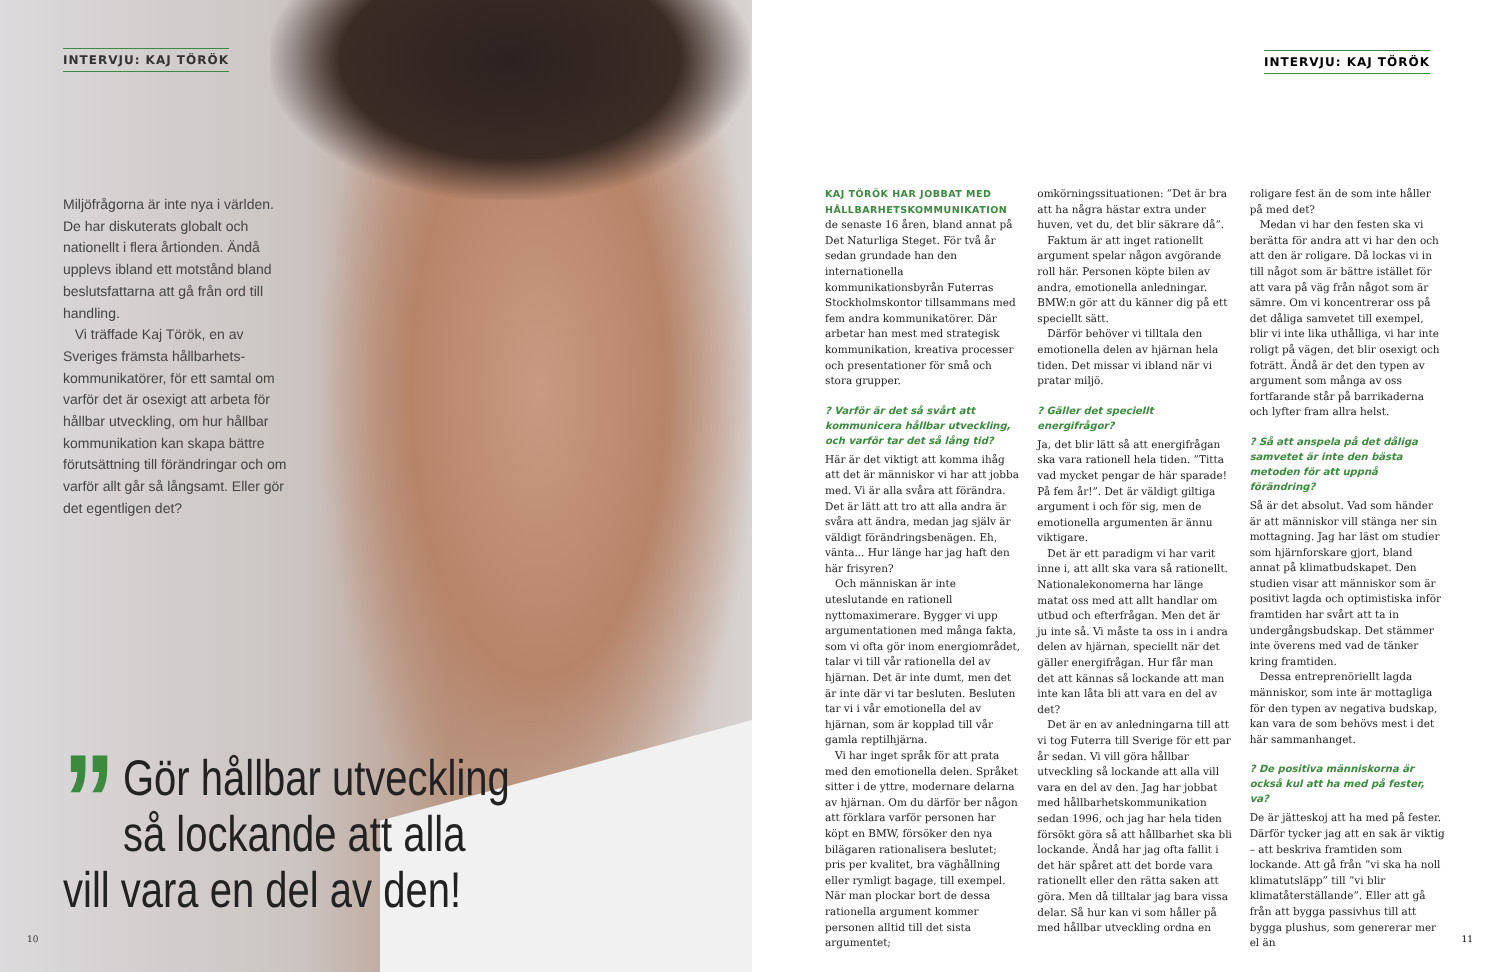INTERVJU: KAJ TÖRÖK
Miljöfrågorna är inte nya i världen. De har diskuterats globalt och nationellt i flera årtionden. Ändå upplevs ibland ett motstånd bland beslutsfattarna att gå från ord till handling.
Vi träffade Kaj Török, en av Sveriges främsta hållbarhets-kommunikatörer, för ett samtal om varför det är osexigt att arbeta för hållbar utveckling, om hur hållbar kommunikation kan skapa bättre förutsättning till förändringar och om varför allt går så långsamt. Eller gör det egentligen det?
” Gör hållbar utveckling så lockande att alla vill vara en del av den!
10
INTERVJU: KAJ TÖRÖK
KAJ TÖRÖK HAR JOBBAT MED HÅLLBARHETSKOMMUNIKATION de senaste 16 åren, bland annat på Det Naturliga Steget. För två år sedan grundade han den internationella kommunikationsbyrån Futerras Stockholmskontor tillsammans med fem andra kommunikatörer. Där arbetar han mest med strategisk kommunikation, kreativa processer och presentationer för små och stora grupper.
? Varför är det så svårt att kommunicera hållbar utveckling, och varför tar det så lång tid?
Här är det viktigt att komma ihåg att det är människor vi har att jobba med. Vi är alla svåra att förändra. Det är lätt att tro att alla andra är svåra att ändra, medan jag själv är väldigt förändringsbenägen. Eh, vänta... Hur länge har jag haft den här frisyren?
Och människan är inte uteslutande en rationell nyttomaximerare. Bygger vi upp argumentationen med många fakta, som vi ofta gör inom energiområdet, talar vi till vår rationella del av hjärnan. Det är inte dumt, men det är inte där vi tar besluten. Besluten tar vi i vår emotionella del av hjärnan, som är kopplad till vår gamla reptilhjärna.
Vi har inget språk för att prata med den emotionella delen. Språket sitter i de yttre, modernare delarna av hjärnan. Om du därför ber någon att förklara varför personen har köpt en BMW, försöker den nya bilägaren rationalisera beslutet; pris per kvalitet, bra väghållning eller rymligt bagage, till exempel. När man plockar bort de dessa rationella argument kommer personen alltid till det sista argumentet; omkörningssituationen: ”Det är bra att ha några hästar extra under huven, vet du, det blir säkrare då”.
Faktum är att inget rationellt argument spelar någon avgörande roll här. Personen köpte bilen av andra, emotionella anledningar. BMW:n gör att du känner dig på ett speciellt sätt.
Därför behöver vi tilltala den emotionella delen av hjärnan hela tiden. Det missar vi ibland när vi pratar miljö.
? Gäller det speciellt energifrågor?
Ja, det blir lätt så att energifrågan ska vara rationell hela tiden. ”Titta vad mycket pengar de här sparade! På fem år!”. Det är väldigt giltiga argument i och för sig, men de emotionella argumenten är ännu viktigare.
Det är ett paradigm vi har varit inne i, att allt ska vara så rationellt. Nationalekonomerna har länge matat oss med att allt handlar om utbud och efterfrågan. Men det är ju inte så. Vi måste ta oss in i andra delen av hjärnan, speciellt när det gäller energifrågan. Hur får man det att kännas så lockande att man inte kan låta bli att vara en del av det?
Det är en av anledningarna till att vi tog Futerra till Sverige för ett par år sedan. Vi vill göra hållbar utveckling så lockande att alla vill vara en del av den. Jag har jobbat med hållbarhetskommunikation sedan 1996, och jag har hela tiden försökt göra så att hållbarhet ska bli lockande. Ändå har jag ofta fallit i det här spåret att det borde vara rationellt eller den rätta saken att göra. Men då tilltalar jag bara vissa delar. Så hur kan vi som håller på med hållbar utveckling ordna en roligare fest än de som inte håller på med det?
Medan vi har den festen ska vi berätta för andra att vi har den och att den är roligare. Då lockas vi in till något som är bättre istället för att vara på väg från något som är sämre. Om vi koncentrerar oss på det dåliga samvetet till exempel, blir vi inte lika uthålliga, vi har inte roligt på vägen, det blir osexigt och foträtt. Ändå är det den typen av argument som många av oss fortfarande står på barrikaderna och lyfter fram allra helst.
? Så att anspela på det dåliga samvetet är inte den bästa metoden för att uppnå förändring?
Så är det absolut. Vad som händer är att människor vill stänga ner sin mottagning. Jag har läst om studier som hjärnforskare gjort, bland annat på klimatbudskapet. Den studien visar att människor som är positivt lagda och optimistiska inför framtiden har svårt att ta in undergångsbudskap. Det stämmer inte överens med vad de tänker kring framtiden.
Dessa entreprenöriellt lagda människor, som inte är mottagliga för den typen av negativa budskap, kan vara de som behövs mest i det här sammanhanget.
? De positiva människorna är också kul att ha med på fester, va?
De är jätteskoj att ha med på fester. Därför tycker jag att en sak är viktig – att beskriva framtiden som lockande. Att gå från ”vi ska ha noll klimatutsläpp” till ”vi blir klimatåterställande”. Eller att gå från att bygga passivhus till att bygga plushus, som genererar mer el än
11